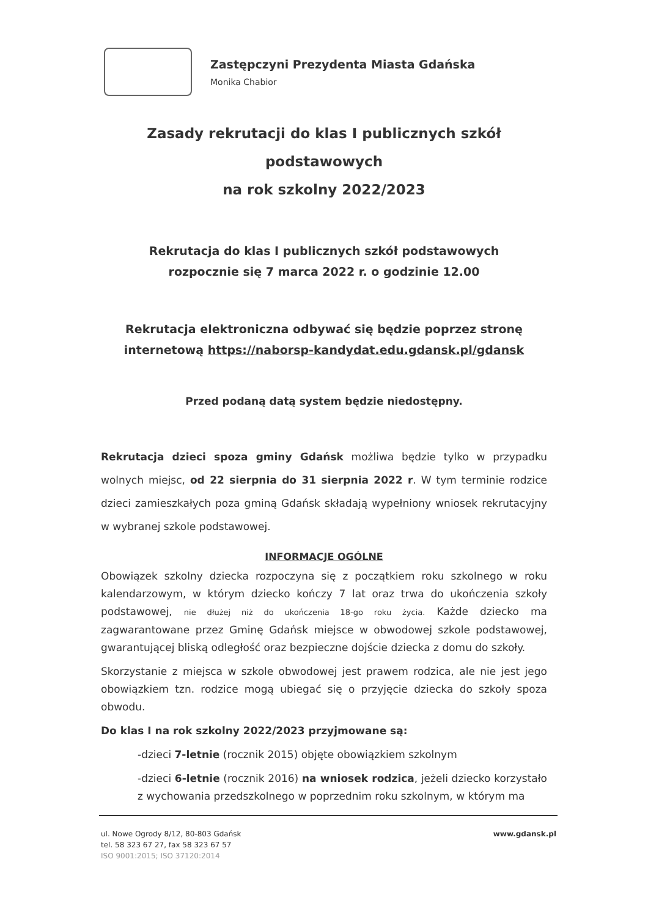Zastępczyni Prezydenta Miasta Gdańska
Monika Chabior
Zasady rekrutacji do klas I publicznych szkół podstawowych
na rok szkolny 2022/2023
Rekrutacja do klas I publicznych szkół podstawowych
rozpocznie się 7 marca 2022 r. o godzinie 12.00
Rekrutacja elektroniczna odbywać się będzie poprzez stronę internetową https://naborsp-kandydat.edu.gdansk.pl/gdansk
Przed podaną datą system będzie niedostępny.
Rekrutacja dzieci spoza gminy Gdańsk możliwa będzie tylko w przypadku wolnych miejsc, od 22 sierpnia do 31 sierpnia 2022 r. W tym terminie rodzice dzieci zamieszkałych poza gminą Gdańsk składają wypełniony wniosek rekrutacyjny w wybranej szkole podstawowej.
INFORMACJE OGÓLNE
Obowiązek szkolny dziecka rozpoczyna się z początkiem roku szkolnego w roku kalendarzowym, w którym dziecko kończy 7 lat oraz trwa do ukończenia szkoły podstawowej, nie dłużej niż do ukończenia 18-go roku życia. Każde dziecko ma zagwarantowane przez Gminę Gdańsk miejsce w obwodowej szkole podstawowej, gwarantującej bliską odległość oraz bezpieczne dojście dziecka z domu do szkoły.
Skorzystanie z miejsca w szkole obwodowej jest prawem rodzica, ale nie jest jego obowiązkiem tzn. rodzice mogą ubiegać się o przyjęcie dziecka do szkoły spoza obwodu.
Do klas I na rok szkolny 2022/2023 przyjmowane są:
-dzieci 7-letnie (rocznik 2015) objęte obowiązkiem szkolnym
-dzieci 6-letnie (rocznik 2016) na wniosek rodzica, jeżeli dziecko korzystało z wychowania przedszkolnego w poprzednim roku szkolnym, w którym ma
ul. Nowe Ogrody 8/12, 80-803 Gdańsk
tel. 58 323 67 27, fax 58 323 67 57
ISO 9001:2015; ISO 37120:2014
www.gdansk.pl